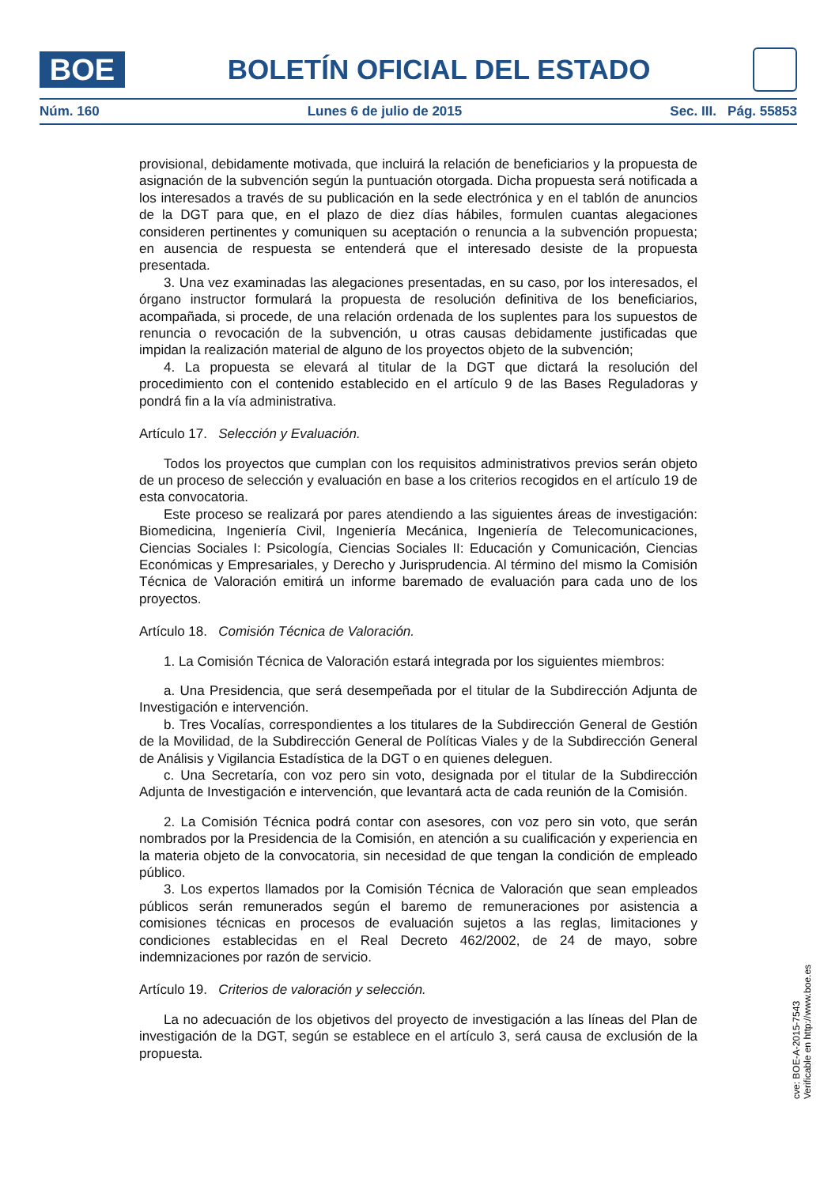BOE
BOLETÍN OFICIAL DEL ESTADO
Núm. 160 Lunes 6 de julio de 2015 Sec. III. Pág. 55853
provisional, debidamente motivada, que incluirá la relación de beneficiarios y la propuesta de asignación de la subvención según la puntuación otorgada. Dicha propuesta será notificada a los interesados a través de su publicación en la sede electrónica y en el tablón de anuncios de la DGT para que, en el plazo de diez días hábiles, formulen cuantas alegaciones consideren pertinentes y comuniquen su aceptación o renuncia a la subvención propuesta; en ausencia de respuesta se entenderá que el interesado desiste de la propuesta presentada.
3. Una vez examinadas las alegaciones presentadas, en su caso, por los interesados, el órgano instructor formulará la propuesta de resolución definitiva de los beneficiarios, acompañada, si procede, de una relación ordenada de los suplentes para los supuestos de renuncia o revocación de la subvención, u otras causas debidamente justificadas que impidan la realización material de alguno de los proyectos objeto de la subvención;
4. La propuesta se elevará al titular de la DGT que dictará la resolución del procedimiento con el contenido establecido en el artículo 9 de las Bases Reguladoras y pondrá fin a la vía administrativa.
Artículo 17. Selección y Evaluación.
Todos los proyectos que cumplan con los requisitos administrativos previos serán objeto de un proceso de selección y evaluación en base a los criterios recogidos en el artículo 19 de esta convocatoria.
Este proceso se realizará por pares atendiendo a las siguientes áreas de investigación: Biomedicina, Ingeniería Civil, Ingeniería Mecánica, Ingeniería de Telecomunicaciones, Ciencias Sociales I: Psicología, Ciencias Sociales II: Educación y Comunicación, Ciencias Económicas y Empresariales, y Derecho y Jurisprudencia. Al término del mismo la Comisión Técnica de Valoración emitirá un informe baremado de evaluación para cada uno de los proyectos.
Artículo 18. Comisión Técnica de Valoración.
1. La Comisión Técnica de Valoración estará integrada por los siguientes miembros:
a. Una Presidencia, que será desempeñada por el titular de la Subdirección Adjunta de Investigación e intervención.
b. Tres Vocalías, correspondientes a los titulares de la Subdirección General de Gestión de la Movilidad, de la Subdirección General de Políticas Viales y de la Subdirección General de Análisis y Vigilancia Estadística de la DGT o en quienes deleguen.
c. Una Secretaría, con voz pero sin voto, designada por el titular de la Subdirección Adjunta de Investigación e intervención, que levantará acta de cada reunión de la Comisión.
2. La Comisión Técnica podrá contar con asesores, con voz pero sin voto, que serán nombrados por la Presidencia de la Comisión, en atención a su cualificación y experiencia en la materia objeto de la convocatoria, sin necesidad de que tengan la condición de empleado público.
3. Los expertos llamados por la Comisión Técnica de Valoración que sean empleados públicos serán remunerados según el baremo de remuneraciones por asistencia a comisiones técnicas en procesos de evaluación sujetos a las reglas, limitaciones y condiciones establecidas en el Real Decreto 462/2002, de 24 de mayo, sobre indemnizaciones por razón de servicio.
Artículo 19. Criterios de valoración y selección.
La no adecuación de los objetivos del proyecto de investigación a las líneas del Plan de investigación de la DGT, según se establece en el artículo 3, será causa de exclusión de la propuesta.
cve: BOE-A-2015-7543
Verificable en http://www.boe.es